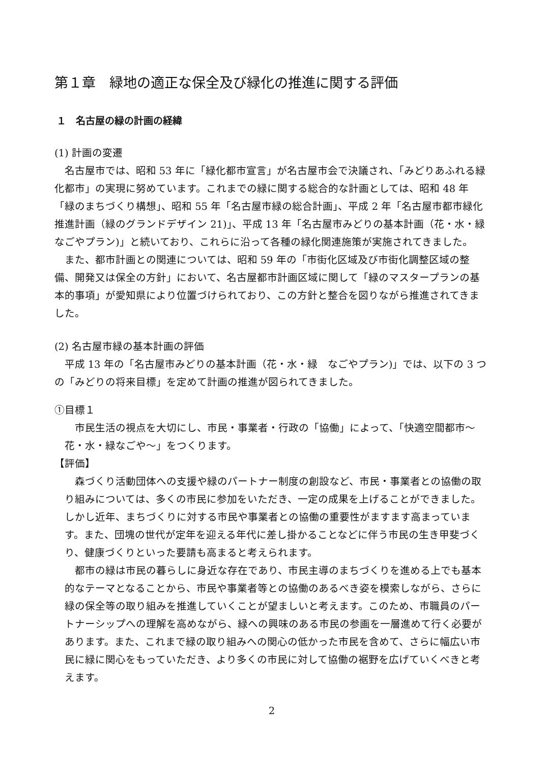第１章　緑地の適正な保全及び緑化の推進に関する評価
１　名古屋の緑の計画の経緯
(1) 計画の変遷
名古屋市では、昭和 53 年に「緑化都市宣言」が名古屋市会で決議され、「みどりあふれる緑化都市」の実現に努めています。これまでの緑に関する総合的な計画としては、昭和 48 年「緑のまちづくり構想」、昭和 55 年「名古屋市緑の総合計画」、平成 2 年「名古屋市都市緑化推進計画（緑のグランドデザイン 21)」、平成 13 年「名古屋市みどりの基本計画（花・水・緑　なごやプラン)」と続いており、これらに沿って各種の緑化関連施策が実施されてきました。
また、都市計画との関連については、昭和 59 年の「市街化区域及び市街化調整区域の整備、開発又は保全の方針」において、名古屋都市計画区域に関して「緑のマスタープランの基本的事項」が愛知県により位置づけられており、この方針と整合を図りながら推進されてきました。
(2) 名古屋市緑の基本計画の評価
平成 13 年の「名古屋市みどりの基本計画（花・水・緑　なごやプラン)」では、以下の 3 つの「みどりの将来目標」を定めて計画の推進が図られてきました。
①目標１
市民生活の視点を大切にし、市民・事業者・行政の「協働」によって、「快適空間都市～花・水・緑なごや～」をつくります。
【評価】
森づくり活動団体への支援や緑のパートナー制度の創設など、市民・事業者との協働の取り組みについては、多くの市民に参加をいただき、一定の成果を上げることができました。しかし近年、まちづくりに対する市民や事業者との協働の重要性がますます高まっています。また、団塊の世代が定年を迎える年代に差し掛かることなどに伴う市民の生き甲斐づくり、健康づくりといった要請も高まると考えられます。
都市の緑は市民の暮らしに身近な存在であり、市民主導のまちづくりを進める上でも基本的なテーマとなることから、市民や事業者等との協働のあるべき姿を模索しながら、さらに緑の保全等の取り組みを推進していくことが望ましいと考えます。このため、市職員のパートナーシップへの理解を高めながら、緑への興味のある市民の参画を一層進めて行く必要があります。また、これまで緑の取り組みへの関心の低かった市民を含めて、さらに幅広い市民に緑に関心をもっていただき、より多くの市民に対して協働の裾野を広げていくべきと考えます。
2